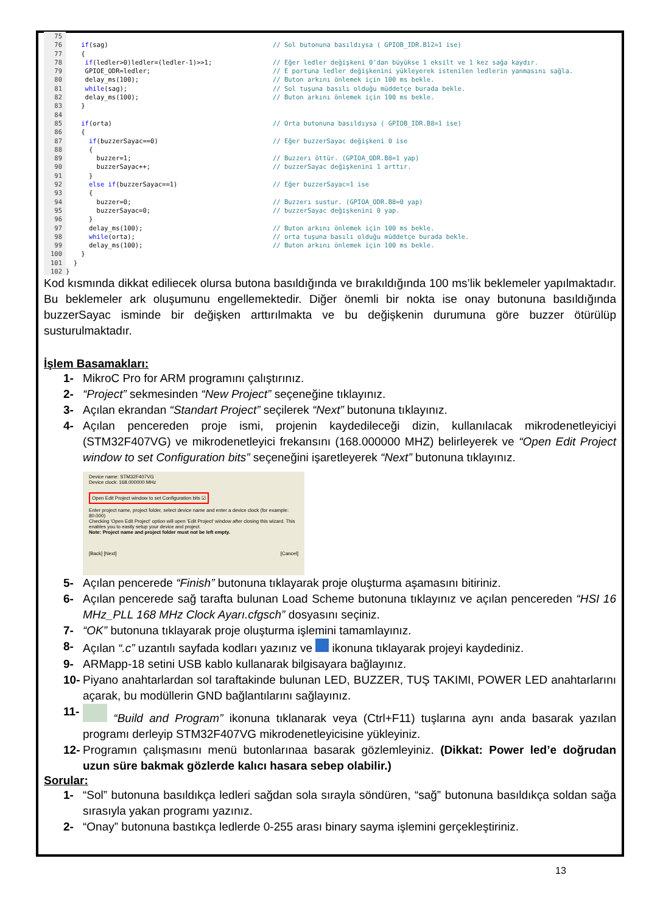75
76 if(sag) // Sol butonuna basıldıysa ( GPIOB_IDR.B12=1 ise)
77 {
78 if(ledler>0)ledler=(ledler-1)>>1; // Eğer ledler değişkeni 0'dan büyükse 1 eksilt ve 1 kez sağa kaydır.
79 GPIOE_ODR=ledler; // E portuna ledler değişkenini yükleyerek istenilen ledlerin yanmasını sağla.
80 delay_ms(100); // Buton arkını önlemek için 100 ms bekle.
81 while(sag); // Sol tuşuna basılı olduğu müddetçe burada bekle.
82 delay_ms(100); // Buton arkını önlemek için 100 ms bekle.
83 }
84
85 if(orta) // Orta butonuna basıldıysa ( GPIOB_IDR.B8=1 ise)
86 {
87 if(buzzerSayac==0) // Eğer buzzerSayac değişkeni 0 ise
88 {
89 buzzer=1; // Buzzerı öttür. (GPIOA_ODR.B8=1 yap)
90 buzzerSayac++; // buzzerSayac değişkenini 1 arttır.
91 }
92 else if(buzzerSayac==1) // Eğer buzzerSayac=1 ise
93 {
94 buzzer=0; // Buzzerı sustur. (GPIOA_ODR.B8=0 yap)
95 buzzerSayac=0; // buzzerSayac değişkenini 0 yap.
96 }
97 delay_ms(100); // Buton arkını önlemek için 100 ms bekle.
98 while(orta); // orta tuşuna basılı olduğu müddetçe burada bekle.
99 delay_ms(100); // Buton arkını önlemek için 100 ms bekle.
100 }
101 }
102 }
Kod kısmında dikkat ediliecek olursa butona basıldığında ve bırakıldığında 100 ms’lik beklemeler yapılmaktadır. Bu beklemeler ark oluşumunu engellemektedir. Diğer önemli bir nokta ise onay butonuna basıldığında buzzerSayac isminde bir değişken arttırılmakta ve bu değişkenin durumuna göre buzzer ötürülüp susturulmaktadır.
İşlem Basamakları:
1- MikroC Pro for ARM programını çalıştırınız.
2- “Project” sekmesinden “New Project” seçeneğine tıklayınız.
3- Açılan ekrandan “Standart Project” seçilerek “Next” butonuna tıklayınız.
4- Açılan pencereden proje ismi, projenin kaydedileceği dizin, kullanılacak mikrodenetleyiciyi (STM32F407VG) ve mikrodenetleyici frekansını (168.000000 MHZ) belirleyerek ve “Open Edit Project window to set Configuration bits” seçeneğini işaretleyerek “Next” butonuna tıklayınız.
Device name: STM32F407VG
Device clock: 168.000000 MHz
Open Edit Project window to set Configuration bits ☑
Enter project name, project folder, select device name and enter a device clock (for example: 80.000)
Checking 'Open Edit Project' option will open 'Edit Project' window after closing this wizard. This enables you to easily setup your device and project.
Note: Project name and project folder must not be left empty.
[Back] [Next] [Cancel]
5- Açılan pencerede “Finish” butonuna tıklayarak proje oluşturma aşamasını bitiriniz.
6- Açılan pencerede sağ tarafta bulunan Load Scheme butonuna tıklayınız ve açılan pencereden “HSI 16 MHz_PLL 168 MHz Clock Ayarı.cfgsch” dosyasını seçiniz.
7- “OK” butonuna tıklayarak proje oluşturma işlemini tamamlayınız.
8- Açılan “.c” uzantılı sayfada kodları yazınız ve ikonuna tıklayarak projeyi kaydediniz.
9- ARMapp-18 setini USB kablo kullanarak bilgisayara bağlayınız.
10- Piyano anahtarlardan sol taraftakinde bulunan LED, BUZZER, TUŞ TAKIMI, POWER LED anahtarlarını açarak, bu modüllerin GND bağlantılarını sağlayınız.
11- “Build and Program” ikonuna tıklanarak veya (Ctrl+F11) tuşlarına aynı anda basarak yazılan programı derleyip STM32F407VG mikrodenetleyicisine yükleyiniz.
12- Programın çalışmasını menü butonlarınaa basarak gözlemleyiniz. (Dikkat: Power led’e doğrudan uzun süre bakmak gözlerde kalıcı hasara sebep olabilir.)
Sorular:
1- “Sol” butonuna basıldıkça ledleri sağdan sola sırayla söndüren, “sağ” butonuna basıldıkça soldan sağa sırasıyla yakan programı yazınız.
2- “Onay” butonuna bastıkça ledlerde 0-255 arası binary sayma işlemini gerçekleştiriniz.
13